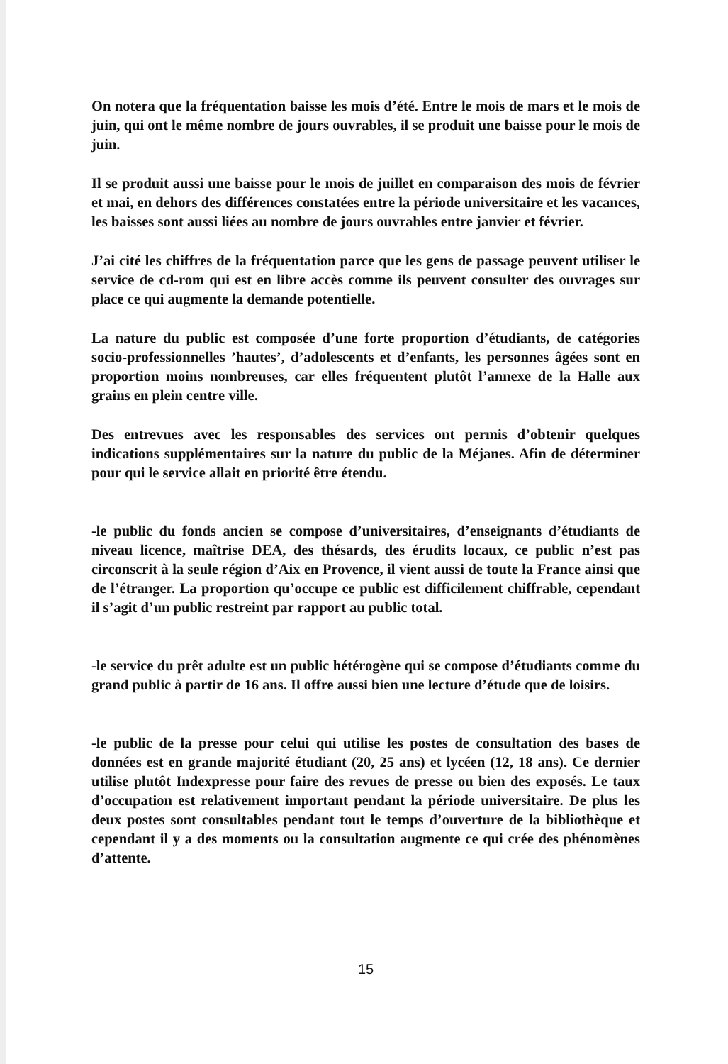On notera que la fréquentation baisse les mois d’été. Entre le mois de mars et le mois de juin, qui ont le même nombre de jours ouvrables, il se produit une baisse pour le mois de juin.
Il se produit aussi une baisse pour le mois de juillet en comparaison des mois de février et mai, en dehors des différences constatées entre la période universitaire et les vacances, les baisses sont aussi liées au nombre de jours ouvrables entre janvier et février.
J’ai cité les chiffres de la fréquentation parce que les gens de passage peuvent utiliser le service de cd-rom qui est en libre accès comme ils peuvent consulter des ouvrages sur place ce qui augmente la demande potentielle.
La nature du public est composée d’une forte proportion d’étudiants, de catégories socio-professionnelles ’hautes’, d’adolescents et d’enfants, les personnes âgées sont en proportion moins nombreuses, car elles fréquentent plutôt l’annexe de la Halle aux grains en plein centre ville.
Des entrevues avec les responsables des services ont permis d’obtenir quelques indications supplémentaires sur la nature du public de la Méjanes. Afin de déterminer pour qui le service allait en priorité être étendu.
-le public du fonds ancien se compose d’universitaires, d’enseignants d’étudiants de niveau licence, maîtrise DEA, des thésards, des érudits locaux, ce public n’est pas circonscrit à la seule région d’Aix en Provence, il vient aussi de toute la France ainsi que de l’étranger. La proportion qu’occupe ce public est difficilement chiffrable, cependant il s’agit d’un public restreint par rapport au public total.
-le service du prêt adulte est un public hétérogène qui se compose d’étudiants comme du grand public à partir de 16 ans. Il offre aussi bien une lecture d’étude que de loisirs.
-le public de la presse pour celui qui utilise les postes de consultation des bases de données est en grande majorité étudiant (20, 25 ans) et lycéen (12, 18 ans). Ce dernier utilise plutôt Indexpresse pour faire des revues de presse ou bien des exposés. Le taux d’occupation est relativement important pendant la période universitaire. De plus les deux postes sont consultables pendant tout le temps d’ouverture de la bibliothèque et cependant il y a des moments ou la consultation augmente ce qui crée des phénomènes d’attente.
15